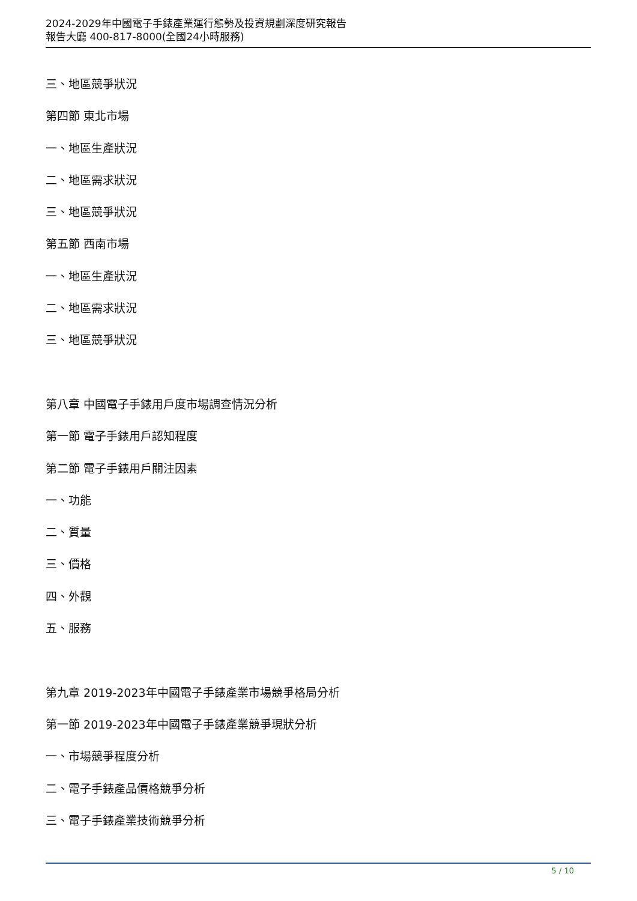2024-2029年中國電子手錶產業運行態勢及投資規劃深度研究報告
報告大廳 400-817-8000(全國24小時服務)
三、地區競爭狀況
第四節 東北市場
一、地區生產狀況
二、地區需求狀況
三、地區競爭狀況
第五節 西南市場
一、地區生產狀況
二、地區需求狀況
三、地區競爭狀況
第八章 中國電子手錶用戶度市場調查情況分析
第一節 電子手錶用戶認知程度
第二節 電子手錶用戶關注因素
一、功能
二、質量
三、價格
四、外觀
五、服務
第九章 2019-2023年中國電子手錶產業市場競爭格局分析
第一節 2019-2023年中國電子手錶產業競爭現狀分析
一、市場競爭程度分析
二、電子手錶產品價格競爭分析
三、電子手錶產業技術競爭分析
5 / 10